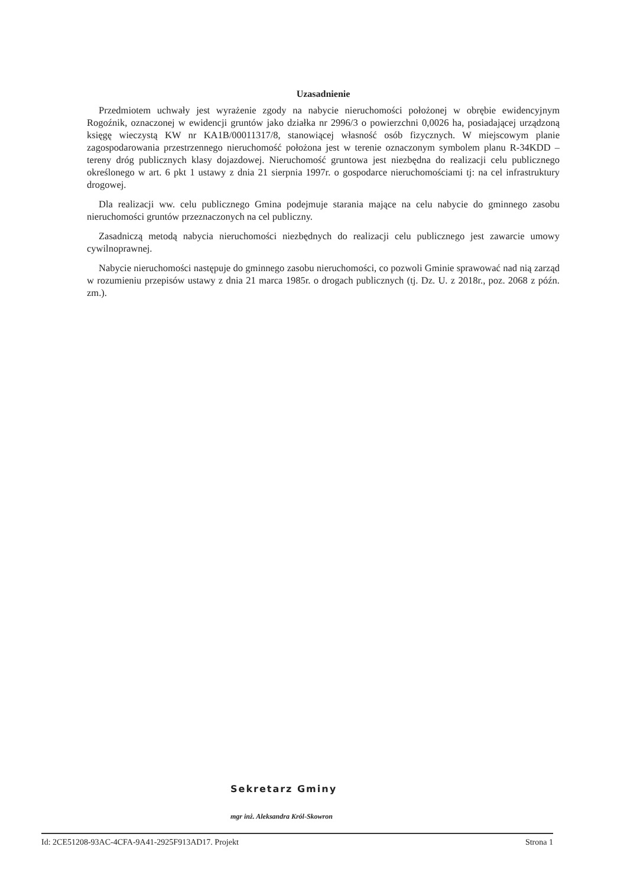Uzasadnienie
Przedmiotem uchwały jest wyrażenie zgody na nabycie nieruchomości położonej w obrębie ewidencyjnym Rogoźnik, oznaczonej w ewidencji gruntów jako działka nr 2996/3 o powierzchni 0,0026 ha, posiadającej urządzoną księgę wieczystą KW nr KA1B/00011317/8, stanowiącej własność osób fizycznych. W miejscowym planie zagospodarowania przestrzennego nieruchomość położona jest w terenie oznaczonym symbolem planu R-34KDD – tereny dróg publicznych klasy dojazdowej. Nieruchomość gruntowa jest niezbędna do realizacji celu publicznego określonego w art. 6 pkt 1 ustawy z dnia 21 sierpnia 1997r. o gospodarce nieruchomościami tj: na cel infrastruktury drogowej.
Dla realizacji ww. celu publicznego Gmina podejmuje starania mające na celu nabycie do gminnego zasobu nieruchomości gruntów przeznaczonych na cel publiczny.
Zasadniczą metodą nabycia nieruchomości niezbędnych do realizacji celu publicznego jest zawarcie umowy cywilnoprawnej.
Nabycie nieruchomości następuje do gminnego zasobu nieruchomości, co pozwoli Gminie sprawować nad nią zarząd w rozumieniu przepisów ustawy z dnia 21 marca 1985r. o drogach publicznych (tj. Dz. U. z 2018r., poz. 2068 z późn. zm.).
Sekretarz Gminy
mgr inż. Aleksandra Król-Skowron
Id: 2CE51208-93AC-4CFA-9A41-2925F913AD17. Projekt Strona 1